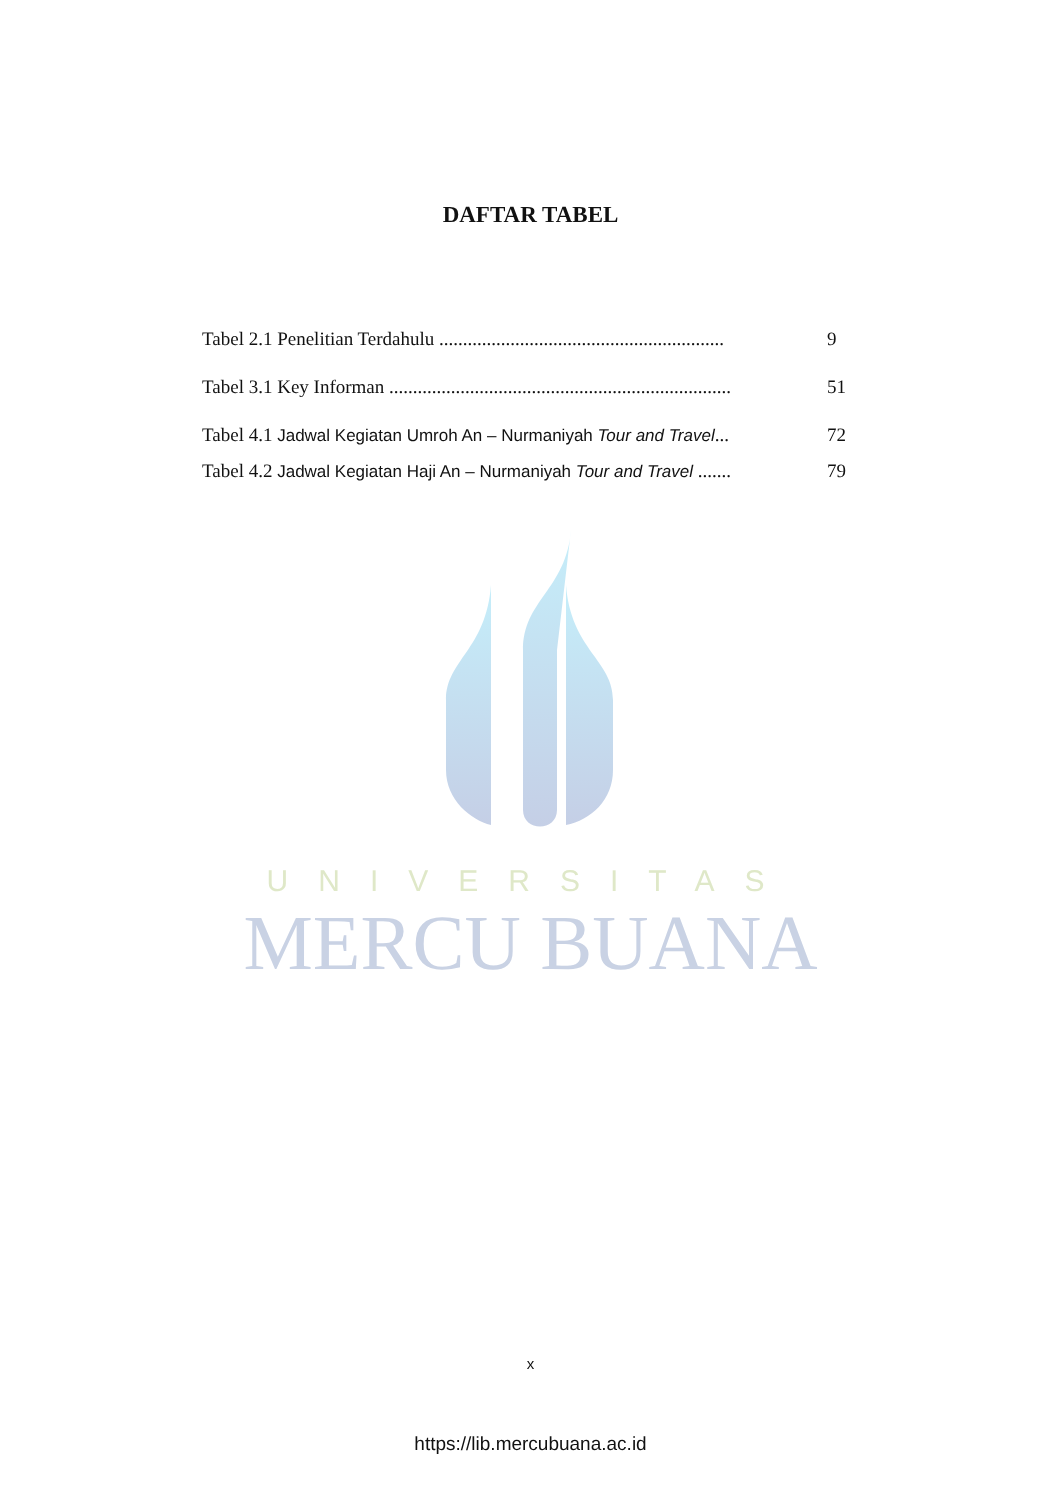UNIVERSITAS
MERCU BUANA
DAFTAR TABEL
Tabel 2.1 Penelitian Terdahulu ............................................................ 9
Tabel 3.1 Key Informan ........................................................................ 51
Tabel 4.1 Jadwal Kegiatan Umroh An – Nurmaniyah Tour and Travel... 72
Tabel 4.2 Jadwal Kegiatan Haji An – Nurmaniyah Tour and Travel ....... 79
x
https://lib.mercubuana.ac.id